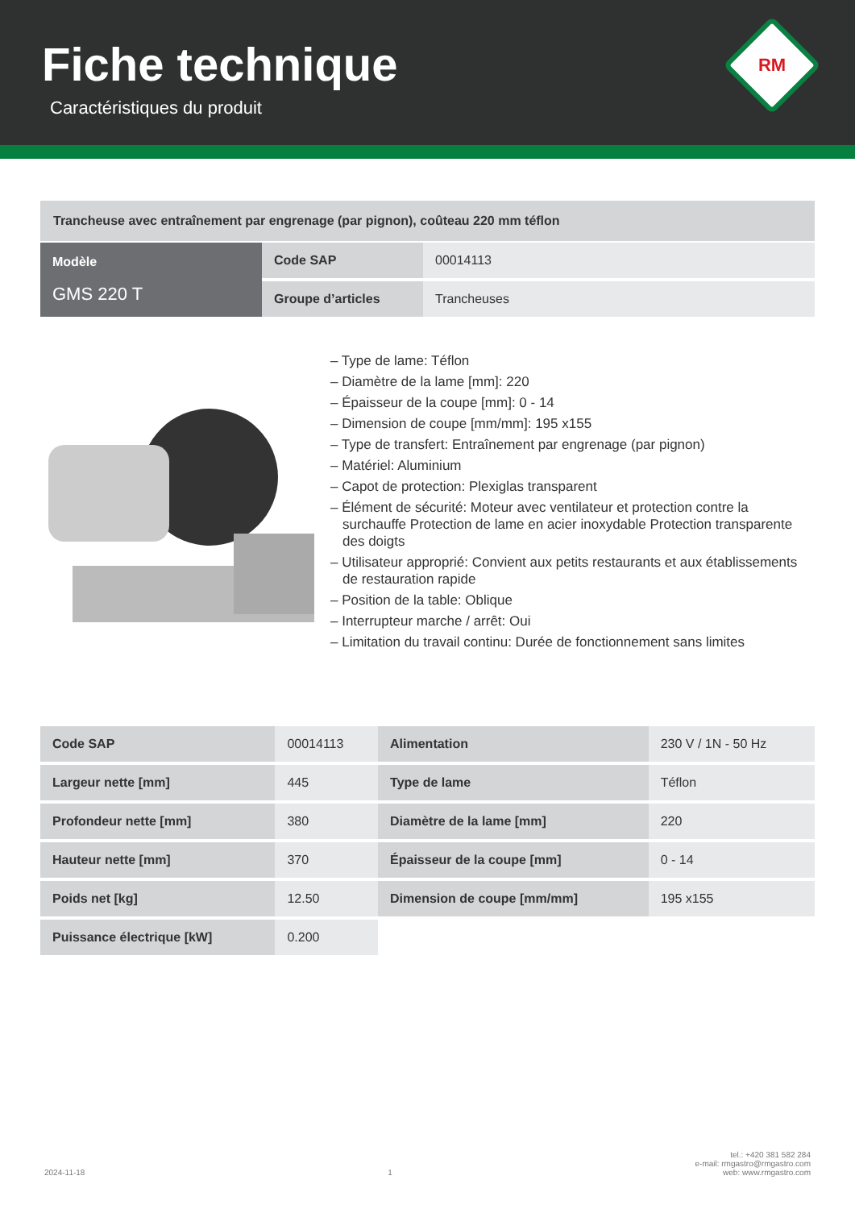Fiche technique
Caractéristiques du produit
RM
Trancheuse avec entraînement par engrenage (par pignon), coûteau 220 mm téflon
| Modèle GMS 220 T | Code SAP | 00014113 |
| | Groupe d’articles | Trancheuses |
– Type de lame: Téflon
– Diamètre de la lame [mm]: 220
– Épaisseur de la coupe [mm]: 0 - 14
– Dimension de coupe [mm/mm]: 195 x155
– Type de transfert: Entraînement par engrenage (par pignon)
– Matériel: Aluminium
– Capot de protection: Plexiglas transparent
– Élément de sécurité: Moteur avec ventilateur et protection contre la surchauffe Protection de lame en acier inoxydable Protection transparente des doigts
– Utilisateur approprié: Convient aux petits restaurants et aux établissements de restauration rapide
– Position de la table: Oblique
– Interrupteur marche / arrêt: Oui
– Limitation du travail continu: Durée de fonctionnement sans limites
| Code SAP | 00014113 | Alimentation | 230 V / 1N - 50 Hz |
| Largeur nette [mm] | 445 | Type de lame | Téflon |
| Profondeur nette [mm] | 380 | Diamètre de la lame [mm] | 220 |
| Hauteur nette [mm] | 370 | Épaisseur de la coupe [mm] | 0 - 14 |
| Poids net [kg] | 12.50 | Dimension de coupe [mm/mm] | 195 x155 |
| Puissance électrique [kW] | 0.200 | | |
2024-11-18 1 tel.: +420 381 582 284
e-mail: rmgastro@rmgastro.com
web: www.rmgastro.com